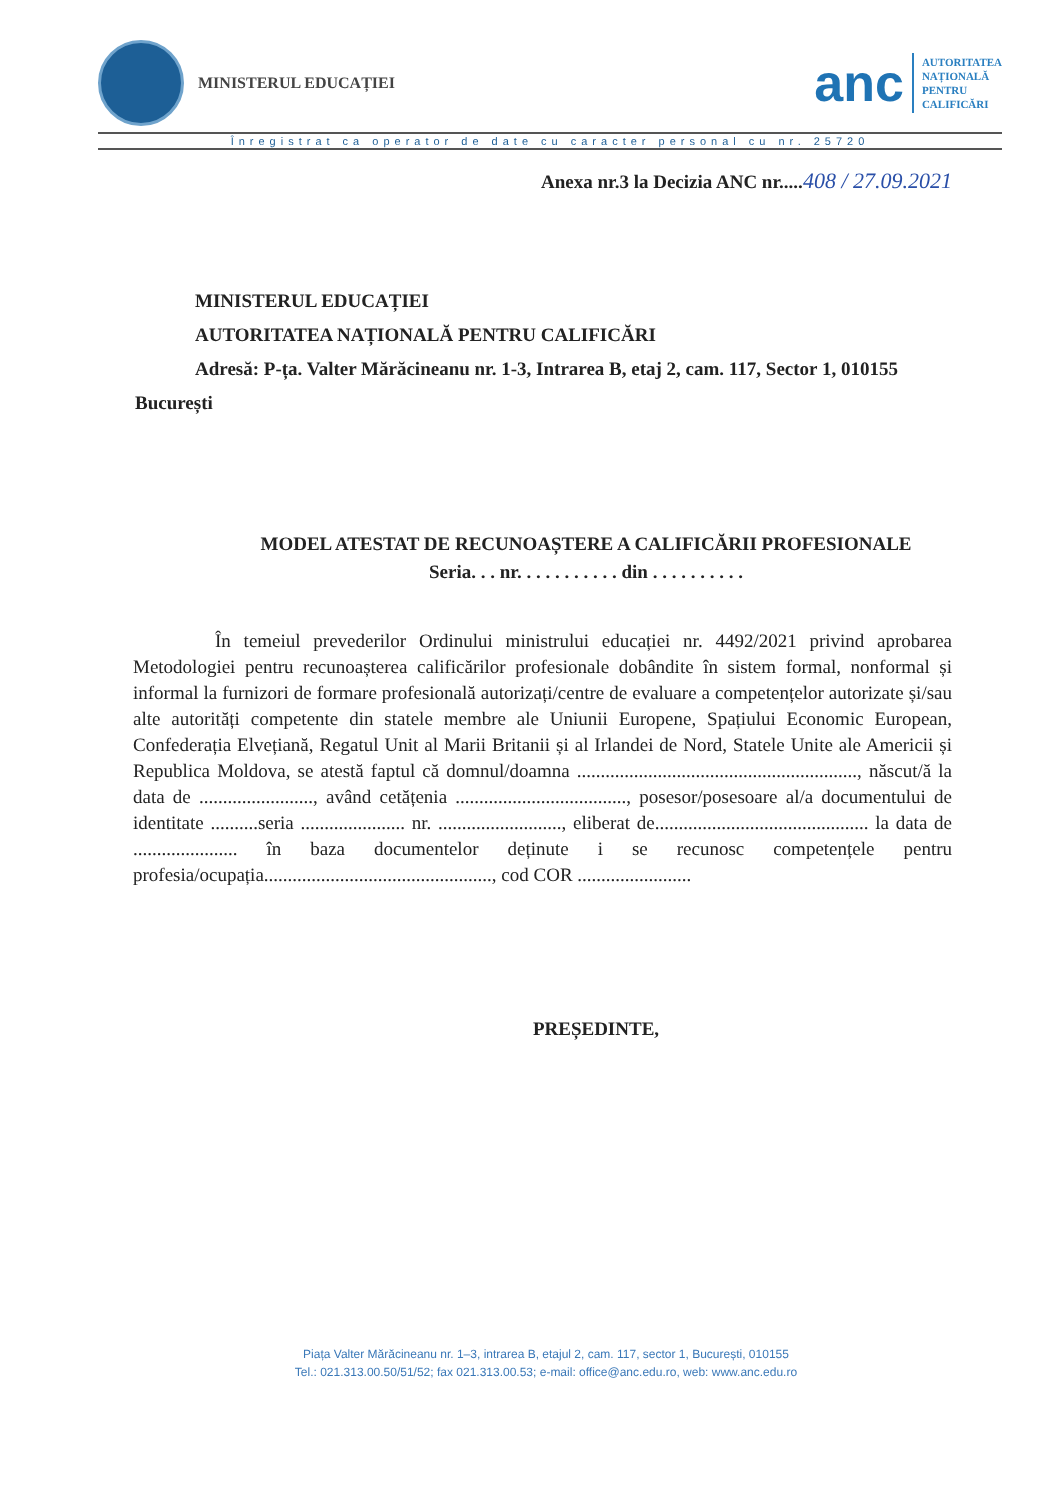MINISTERUL EDUCAȚIEI
anc
AUTORITATEA
NAȚIONALĂ
PENTRU
CALIFICĂRI
Înregistrat ca operator de date cu caracter personal cu nr. 25720
Anexa nr.3 la Decizia ANC nr.....408 / 27.09.2021
MINISTERUL EDUCAȚIEI
AUTORITATEA NAȚIONALĂ PENTRU CALIFICĂRI
Adresă: P-ța. Valter Mărăcineanu nr. 1-3, Intrarea B, etaj 2, cam. 117, Sector 1, 010155
București
MODEL ATESTAT DE RECUNOAȘTERE A CALIFICĂRII PROFESIONALE
Seria. . . nr. . . . . . . . . . . din . . . . . . . . . .
În temeiul prevederilor Ordinului ministrului educației nr. 4492/2021 privind aprobarea Metodologiei pentru recunoașterea calificărilor profesionale dobândite în sistem formal, nonformal și informal la furnizori de formare profesională autorizați/centre de evaluare a competențelor autorizate și/sau alte autorități competente din statele membre ale Uniunii Europene, Spațiului Economic European, Confederația Elvețiană, Regatul Unit al Marii Britanii și al Irlandei de Nord, Statele Unite ale Americii și Republica Moldova, se atestă faptul că domnul/doamna ..........................................................., născut/ă la data de ........................, având cetățenia ...................................., posesor/posesoare al/a documentului de identitate ..........seria ...................... nr. .........................., eliberat de............................................. la data de ...................... în baza documentelor deținute i se recunosc competențele pentru profesia/ocupația................................................, cod COR ........................
PREȘEDINTE,
Piața Valter Mărăcineanu nr. 1–3, intrarea B, etajul 2, cam. 117, sector 1, București, 010155
Tel.: 021.313.00.50/51/52; fax 021.313.00.53; e-mail: office@anc.edu.ro, web: www.anc.edu.ro